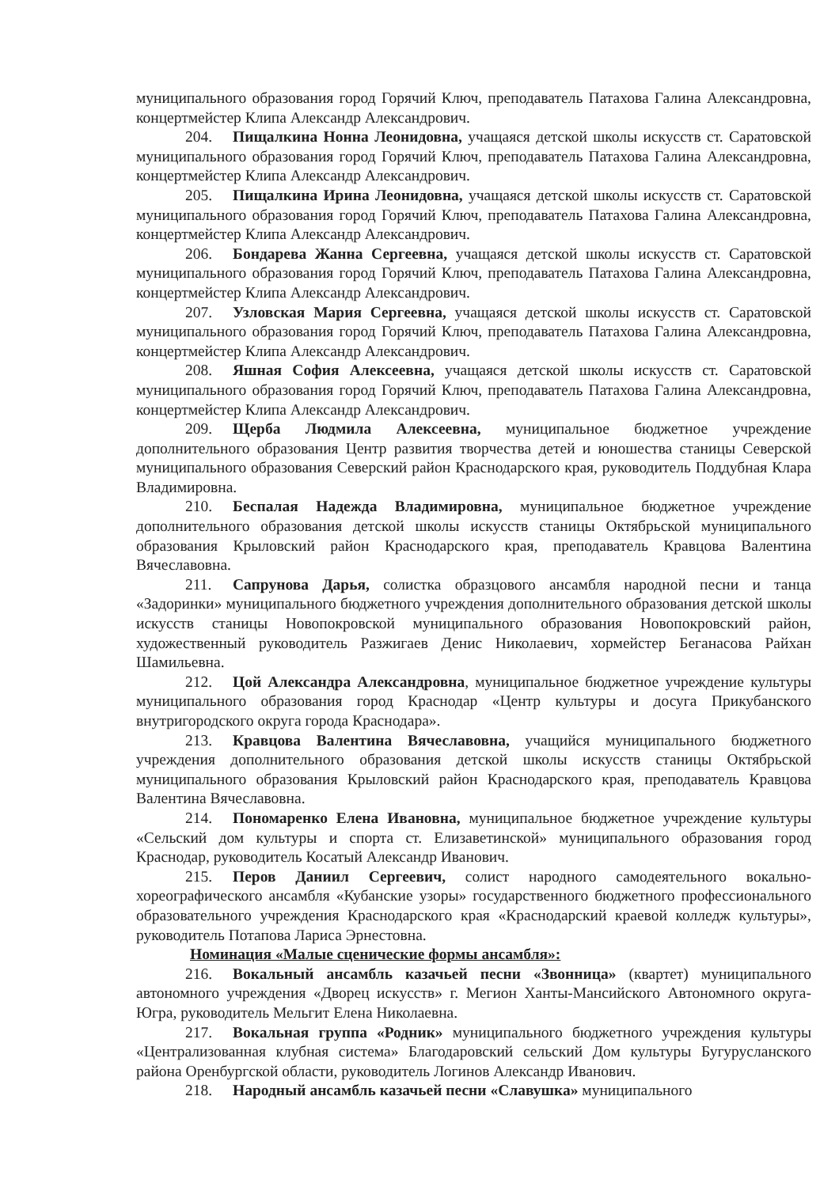муниципального образования город Горячий Ключ, преподаватель Патахова Галина Александровна, концертмейстер Клипа Александр Александрович.
204. Пищалкина Нонна Леонидовна, учащаяся детской школы искусств ст. Саратовской муниципального образования город Горячий Ключ, преподаватель Патахова Галина Александровна, концертмейстер Клипа Александр Александрович.
205. Пищалкина Ирина Леонидовна, учащаяся детской школы искусств ст. Саратовской муниципального образования город Горячий Ключ, преподаватель Патахова Галина Александровна, концертмейстер Клипа Александр Александрович.
206. Бондарева Жанна Сергеевна, учащаяся детской школы искусств ст. Саратовской муниципального образования город Горячий Ключ, преподаватель Патахова Галина Александровна, концертмейстер Клипа Александр Александрович.
207. Узловская Мария Сергеевна, учащаяся детской школы искусств ст. Саратовской муниципального образования город Горячий Ключ, преподаватель Патахова Галина Александровна, концертмейстер Клипа Александр Александрович.
208. Яшная София Алексеевна, учащаяся детской школы искусств ст. Саратовской муниципального образования город Горячий Ключ, преподаватель Патахова Галина Александровна, концертмейстер Клипа Александр Александрович.
209. Щерба Людмила Алексеевна, муниципальное бюджетное учреждение дополнительного образования Центр развития творчества детей и юношества станицы Северской муниципального образования Северский район Краснодарского края, руководитель Поддубная Клара Владимировна.
210. Беспалая Надежда Владимировна, муниципальное бюджетное учреждение дополнительного образования детской школы искусств станицы Октябрьской муниципального образования Крыловский район Краснодарского края, преподаватель Кравцова Валентина Вячеславовна.
211. Сапрунова Дарья, солистка образцового ансамбля народной песни и танца «Задоринки» муниципального бюджетного учреждения дополнительного образования детской школы искусств станицы Новопокровской муниципального образования Новопокровский район, художественный руководитель Разжигаев Денис Николаевич, хормейстер Беганасова Райхан Шамильевна.
212. Цой Александра Александровна, муниципальное бюджетное учреждение культуры муниципального образования город Краснодар «Центр культуры и досуга Прикубанского внутригородского округа города Краснодара».
213. Кравцова Валентина Вячеславовна, учащийся муниципального бюджетного учреждения дополнительного образования детской школы искусств станицы Октябрьской муниципального образования Крыловский район Краснодарского края, преподаватель Кравцова Валентина Вячеславовна.
214. Пономаренко Елена Ивановна, муниципальное бюджетное учреждение культуры «Сельский дом культуры и спорта ст. Елизаветинской» муниципального образования город Краснодар, руководитель Косатый Александр Иванович.
215. Перов Даниил Сергеевич, солист народного самодеятельного вокально-хореографического ансамбля «Кубанские узоры» государственного бюджетного профессионального образовательного учреждения Краснодарского края «Краснодарский краевой колледж культуры», руководитель Потапова Лариса Эрнестовна.
Номинация «Малые сценические формы ансамбля»:
216. Вокальный ансамбль казачьей песни «Звонница» (квартет) муниципального автономного учреждения «Дворец искусств» г. Мегион Ханты-Мансийского Автономного округа-Югра, руководитель Мельгит Елена Николаевна.
217. Вокальная группа «Родник» муниципального бюджетного учреждения культуры «Централизованная клубная система» Благодаровский сельский Дом культуры Бугурусланского района Оренбургской области, руководитель Логинов Александр Иванович.
218. Народный ансамбль казачьей песни «Славушка» муниципального